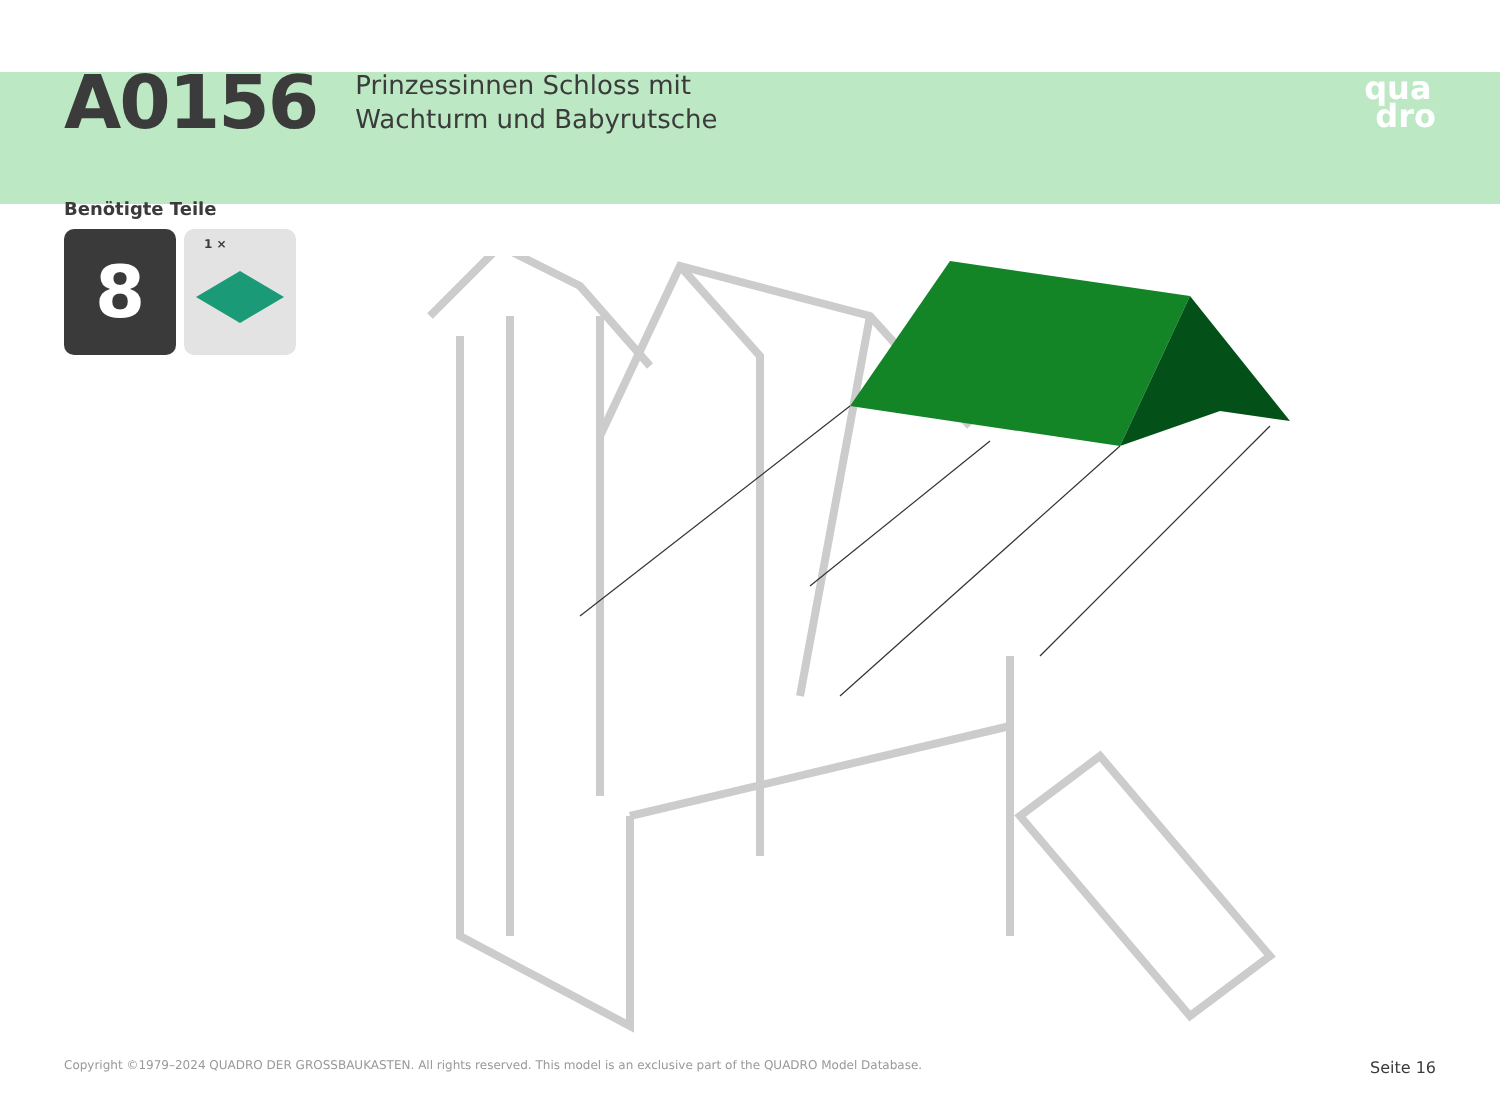A0156
Prinzessinnen Schloss mit
Wachturm und Babyrutsche
qua
dro
Benötigte Teile
8
1 ×
Copyright ©1979–2024 QUADRO DER GROSSBAUKASTEN. All rights reserved. This model is an exclusive part of the QUADRO Model Database. Seite 16